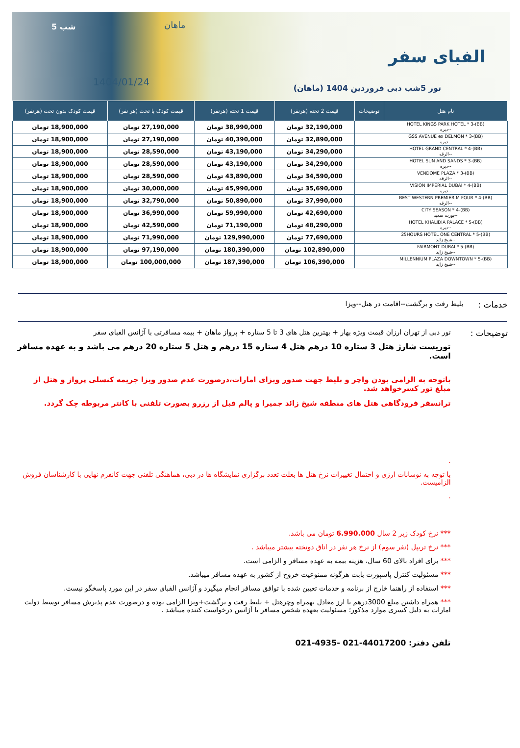5 شب ماهان
1404/01/24
الفبای سفر
تور 5شب دبی فروردین 1404 (ماهان)
| نام هتل | توضیحات | قیمت 2 تخته (هرنفر) | قیمت 1 تخته (هرنفر) | قیمت کودک با تخت (هر نفر) | قیمت کودک بدون تخت (هرنفر) |
| --- | --- | --- | --- | --- | --- |
| HOTEL KINGS PARK HOTEL * 3-(BB) --دیره | | 32,190,000 تومان | 38,990,000 تومان | 27,190,000 تومان | 18,900,000 تومان |
| GSS AVENUE ex DELMON * 3-(BB) --دیره | | 32,890,000 تومان | 40,390,000 تومان | 27,190,000 تومان | 18,900,000 تومان |
| HOTEL GRAND CENTRAL * 4-(BB) --الرقه | | 34,290,000 تومان | 43,190,000 تومان | 28,590,000 تومان | 18,900,000 تومان |
| HOTEL SUN AND SANDS * 3-(BB) --دیره | | 34,290,000 تومان | 43,190,000 تومان | 28,590,000 تومان | 18,900,000 تومان |
| VENDOME PLAZA * 3-(BB) --الرقه | | 34,590,000 تومان | 43,890,000 تومان | 28,590,000 تومان | 18,900,000 تومان |
| VISION IMPERIAL DUBAI * 4-(BB) --دیره | | 35,690,000 تومان | 45,990,000 تومان | 30,000,000 تومان | 18,900,000 تومان |
| BEST WESTERN PREMIER M FOUR * 4-(BB) --الرقه | | 37,990,000 تومان | 50,890,000 تومان | 32,790,000 تومان | 18,900,000 تومان |
| CITY SEASON * 4-(BB) --بورت سعید | | 42,690,000 تومان | 59,990,000 تومان | 36,990,000 تومان | 18,900,000 تومان |
| HOTEL KHALIDIA PALACE * 5-(BB) --دیره | | 48,290,000 تومان | 71,190,000 تومان | 42,590,000 تومان | 18,900,000 تومان |
| 25HOURS HOTEL ONE CENTRAL * 5-(BB) --شیخ زاید | | 77,690,000 تومان | 129,990,000 تومان | 71,990,000 تومان | 18,900,000 تومان |
| FAIRMONT DUBAI * 5-(BB) --شیخ زاید | | 102,890,000 تومان | 180,390,000 تومان | 97,190,000 تومان | 18,900,000 تومان |
| MILLENNIUM PLAZA DOWNTOWN * 5-(BB) --شیخ زاید | | 106,390,000 تومان | 187,390,000 تومان | 100,000,000 تومان | 18,900,000 تومان |
خدمات : بلیط رفت و برگشت--اقامت در هتل--ویزا
توضیحات :
تور دبی از تهران ارزان قیمت ویژه بهار + بهترین هتل های 3 تا 5 ستاره + پرواز ماهان + بیمه مسافرتی با آژانس الفبای سفر
توریست شارژ هتل 3 ستاره 10 درهم هتل 4 ستاره 15 درهم و هتل 5 ستاره 20 درهم می باشد و به عهده مسافر است.
باتوجه به الزامی بودن واچر و بلیط جهت صدور ویزای امارات،درصورت عدم صدور ویزا جریمه کنسلی پرواز و هتل از مبلغ تور کسرخواهد شد.
ترانسفر فرودگاهی هتل های منطقه شیخ زائد جمیرا و پالم قبل از رزرو بصورت تلفنی با کانتر مربوطه چک گردد.
.
با توجه به نوسانات ارزی و احتمال تغییرات نرخ هتل ها بعلت تعدد برگزاری نمایشگاه ها در دبی، هماهنگی تلفنی جهت کانفرم نهایی با کارشناسان فروش الزامیست.
.
*** نرخ کودک زیر 2 سال 6.990.000 تومان می باشد.
*** نرخ تریپل (نفر سوم) از نرخ هر نفر در اتاق دوتخته بیشتر میباشد .
*** برای افراد بالای 60 سال، هزینه بیمه به عهده مسافر و الزامی است.
*** مسئولیت کنترل پاسپورت بابت هرگونه ممنوعیت خروج از کشور به عهده مسافر میباشد.
*** استفاده از راهنما خارج از برنامه و خدمات تعیین شده با توافق مسافر انجام میگیرد و آژانس الفبای سفر در این مورد پاسخگو نیست.
*** همراه داشتن مبلغ 3000درهم یا ارز معادل بهمراه وچرهتل + بلیط رفت و برگشت+ویزا الزامی بوده و درصورت عدم پذیرش مسافر توسط دولت امارات به دلیل کسری موارد مذکور؛ مسئولیت بعهده شخص مسافر یا آژانس درخواست کننده میباشد .
تلفن دفتر: 44017200-021 -4935-021